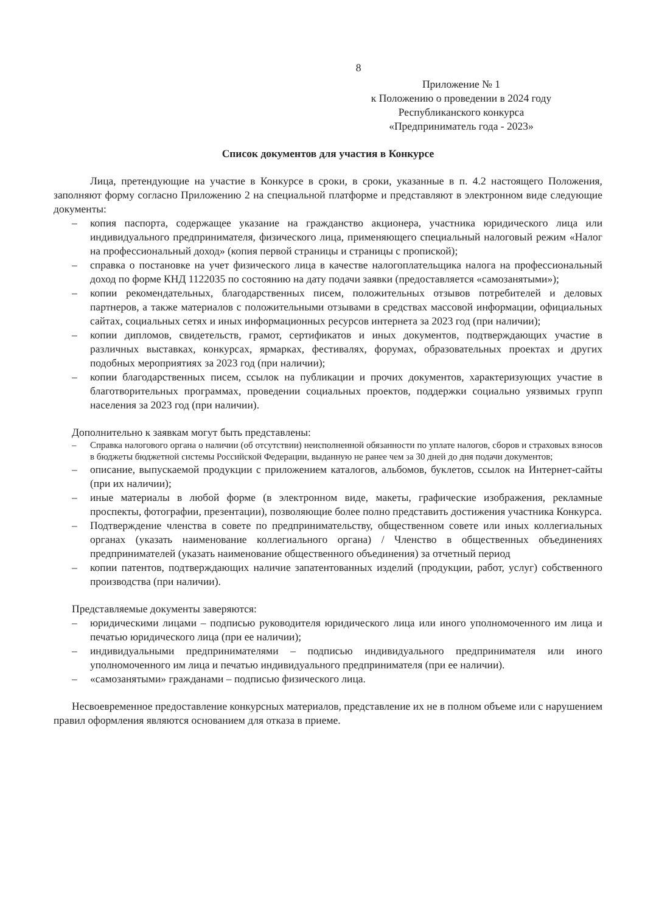8
Приложение № 1
к Положению о проведении в 2024 году
Республиканского конкурса
«Предприниматель года - 2023»
Список документов для участия в Конкурсе
Лица, претендующие на участие в Конкурсе в сроки, в сроки, указанные в п. 4.2 настоящего Положения, заполняют форму согласно Приложению 2 на специальной платформе и представляют в электронном виде следующие документы:
– копия паспорта, содержащее указание на гражданство акционера, участника юридического лица или индивидуального предпринимателя, физического лица, применяющего специальный налоговый режим «Налог на профессиональный доход» (копия первой страницы и страницы с пропиской);
– справка о постановке на учет физического лица в качестве налогоплательщика налога на профессиональный доход по форме КНД 1122035 по состоянию на дату подачи заявки (предоставляется «самозанятыми»);
– копии рекомендательных, благодарственных писем, положительных отзывов потребителей и деловых партнеров, а также материалов с положительными отзывами в средствах массовой информации, официальных сайтах, социальных сетях и иных информационных ресурсов интернета за 2023 год (при наличии);
– копии дипломов, свидетельств, грамот, сертификатов и иных документов, подтверждающих участие в различных выставках, конкурсах, ярмарках, фестивалях, форумах, образовательных проектах и других подобных мероприятиях за 2023 год (при наличии);
– копии благодарственных писем, ссылок на публикации и прочих документов, характеризующих участие в благотворительных программах, проведении социальных проектов, поддержки социально уязвимых групп населения за 2023 год (при наличии).
Дополнительно к заявкам могут быть представлены:
– Справка налогового органа о наличии (об отсутствии) неисполненной обязанности по уплате налогов, сборов и страховых взносов в бюджеты бюджетной системы Российской Федерации, выданную не ранее чем за 30 дней до дня подачи документов;
– описание, выпускаемой продукции с приложением каталогов, альбомов, буклетов, ссылок на Интернет-сайты (при их наличии);
– иные материалы в любой форме (в электронном виде, макеты, графические изображения, рекламные проспекты, фотографии, презентации), позволяющие более полно представить достижения участника Конкурса.
– Подтверждение членства в совете по предпринимательству, общественном совете или иных коллегиальных органах (указать наименование коллегиального органа) / Членство в общественных объединениях предпринимателей (указать наименование общественного объединения) за отчетный период
– копии патентов, подтверждающих наличие запатентованных изделий (продукции, работ, услуг) собственного производства (при наличии).
Представляемые документы заверяются:
– юридическими лицами – подписью руководителя юридического лица или иного уполномоченного им лица и печатью юридического лица (при ее наличии);
– индивидуальными предпринимателями – подписью индивидуального предпринимателя или иного уполномоченного им лица и печатью индивидуального предпринимателя (при ее наличии).
– «самозанятыми» гражданами – подписью физического лица.
Несвоевременное предоставление конкурсных материалов, представление их не в полном объеме или с нарушением правил оформления являются основанием для отказа в приеме.